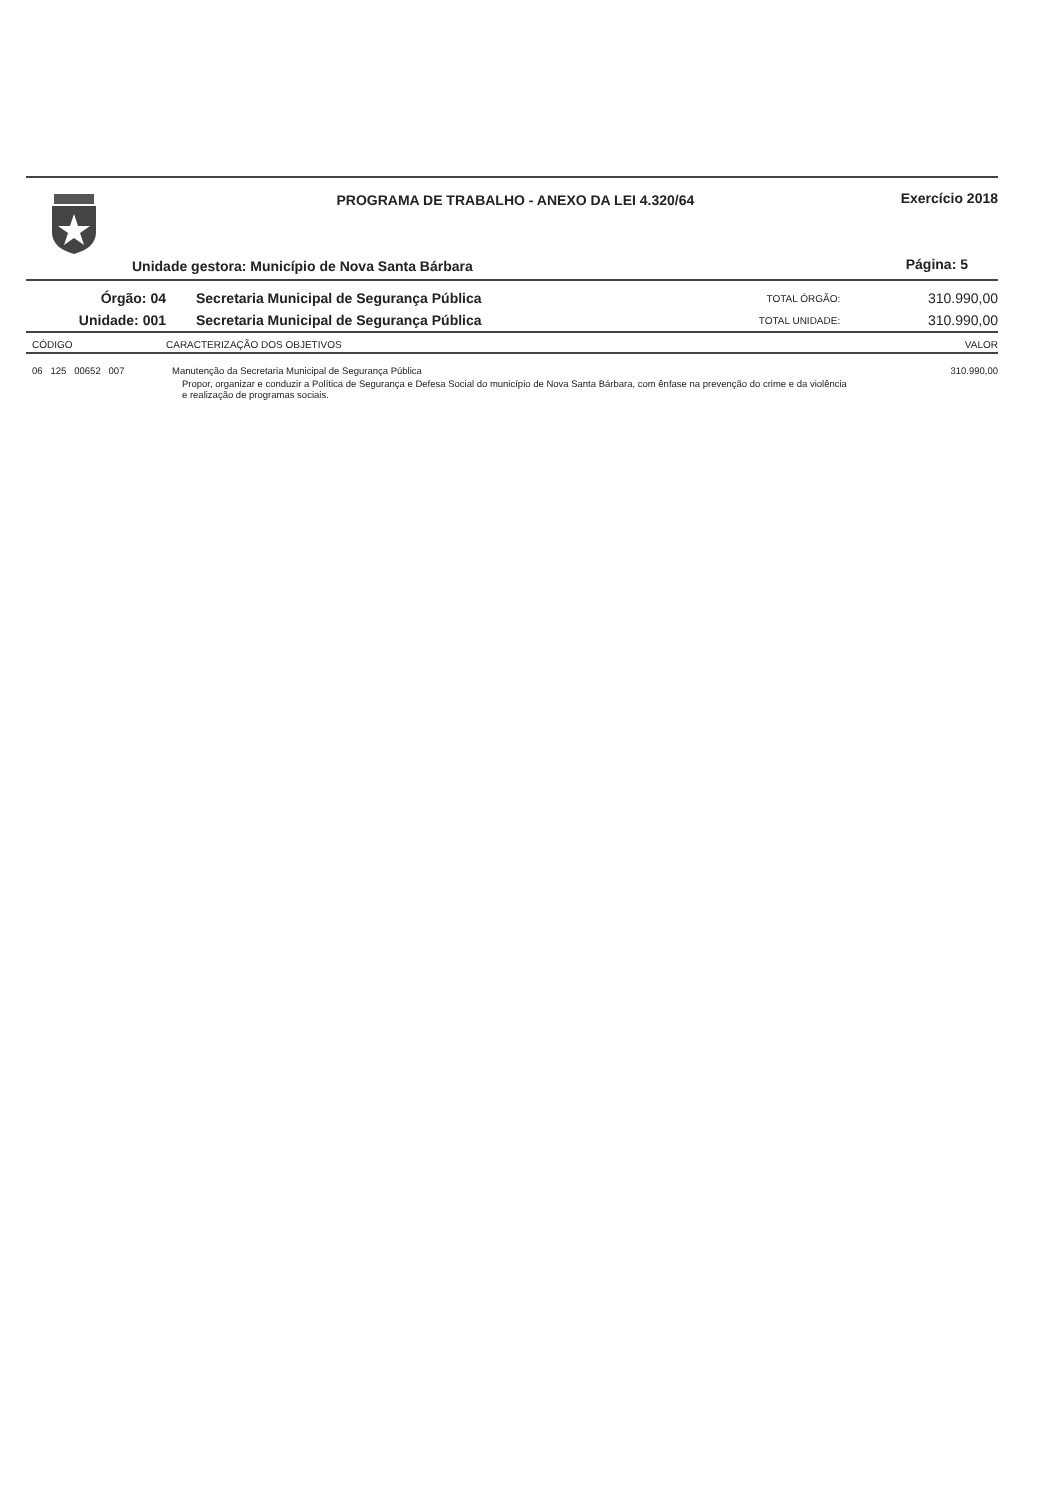PROGRAMA DE TRABALHO - ANEXO DA LEI 4.320/64
Exercício 2018
Unidade gestora: Município de Nova Santa Bárbara
Página: 5
| Órgão: 04 | Secretaria Municipal de Segurança Pública | TOTAL ÓRGÃO: | 310.990,00 |
| Unidade: 001 | Secretaria Municipal de Segurança Pública | TOTAL UNIDADE: | 310.990,00 |
CÓDIGO CARACTERIZAÇÃO DOS OBJETIVOS VALOR
| 06 125 00652 007 | Manutenção da Secretaria Municipal de Segurança Pública Propor, organizar e conduzir a Política de Segurança e Defesa Social do município de Nova Santa Bárbara, com ênfase na prevenção do crime e da violência e realização de programas sociais. | 310.990,00 |